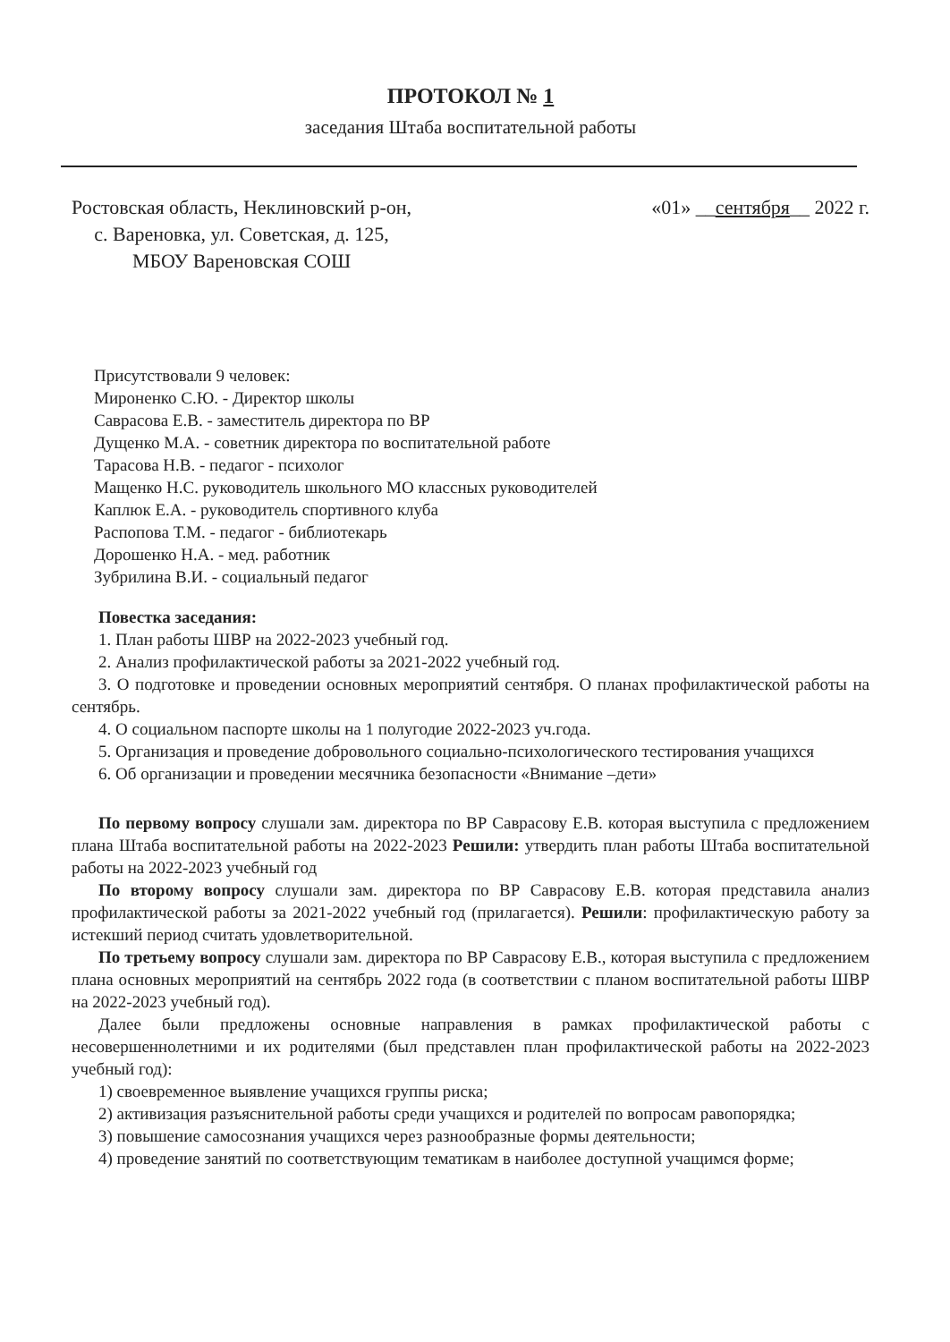ПРОТОКОЛ № 1
заседания Штаба воспитательной работы
Ростовская область, Неклиновский р-он,
с. Вареновка, ул. Советская, д. 125,
МБОУ Вареновская СОШ
«01» __сентября__ 2022 г.
Присутствовали 9 человек:
Мироненко С.Ю. - Директор школы
Саврасова Е.В. - заместитель директора по ВР
Дущенко М.А. - советник директора по воспитательной работе
Тарасова Н.В. - педагог - психолог
Мащенко Н.С. руководитель школьного МО классных руководителей
Каплюк Е.А. - руководитель спортивного клуба
Распопова Т.М. - педагог - библиотекарь
Дорошенко Н.А. - мед. работник
Зубрилина В.И. - социальный педагог
Повестка заседания:
1. План работы ШВР на 2022-2023 учебный год.
2. Анализ профилактической работы за 2021-2022 учебный год.
3. О подготовке и проведении основных мероприятий сентября. О планах профилактической работы на сентябрь.
4. О социальном паспорте школы на 1 полугодие 2022-2023 уч.года.
5. Организация и проведение добровольного социально-психологического тестирования учащихся
6. Об организации и проведении месячника безопасности «Внимание –дети»
По первому вопросу слушали зам. директора по ВР Саврасову Е.В. которая выступила с предложением плана Штаба воспитательной работы на 2022-2023 Решили: утвердить план работы Штаба воспитательной работы на 2022-2023 учебный год
По второму вопросу слушали зам. директора по ВР Саврасову Е.В. которая представила анализ профилактической работы за 2021-2022 учебный год (прилагается). Решили: профилактическую работу за истекший период считать удовлетворительной.
По третьему вопросу слушали зам. директора по ВР Саврасову Е.В., которая выступила с предложением плана основных мероприятий на сентябрь 2022 года (в соответствии с планом воспитательной работы ШВР на 2022-2023 учебный год).
Далее были предложены основные направления в рамках профилактической работы с несовершеннолетними и их родителями (был представлен план профилактической работы на 2022-2023 учебный год):
1) своевременное выявление учащихся группы риска;
2) активизация разъяснительной работы среди учащихся и родителей по вопросам равопорядка;
3) повышение самосознания учащихся через разнообразные формы деятельности;
4) проведение занятий по соответствующим тематикам в наиболее доступной учащимся форме;